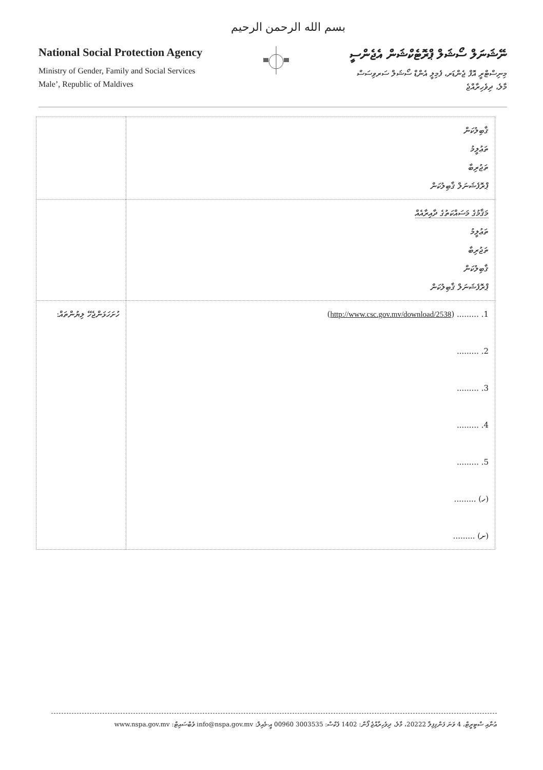بسم الله الرحمن الرحيم
National Social Protection Agency
Ministry of Gender, Family and Social Services
Male’, Republic of Maldives
ނޭޝަނަލް ސޯޝަލް ޕްރޮޓެކްޝަން އެޖެންސީ
މިނިސްޓްރީ އޮފް ޖެންޑަރ، ފެމިލީ އެންޑް ސޯޝަލް ސަރވިސަސް
މާލެ، ދިވެހިރާއްޖެ
| ޤާބިލުކަން ތަޢުލީމު ތަޖުރިބާ ޕްރޮފެޝަނަލް ޤާބިލުކަން | |
| މަޤާމުގެ މަސައްކަތުގެ ދާއިރާއެއް ތަޢުލީމު ތަޖުރިބާ ޤާބިލުކަން ޕްރޮފެޝަނަލް ޤާބިލުކަން | |
| 1. ......... ( http://www.csc.gov.mv/download/2538 ) 2. ......... 3. ......... 4. ......... 5. ......... (ހ) ......... (ށ) ......... | ހުށަހަޅަންޖެހޭ ލިޔުންތައް: |
ޢުނާއި ސްޓިރީޓް، 4 ވަނަ ފަންގިފިލާ 20222، މާލެ، ދިވެހިރާއްޖެ ފޯން: 1402 ފެކްސް: 3003535 00960 އީ-މެއިލް: info@nspa.gov.mv ވެބްސައިޓް: www.nspa.gov.mv